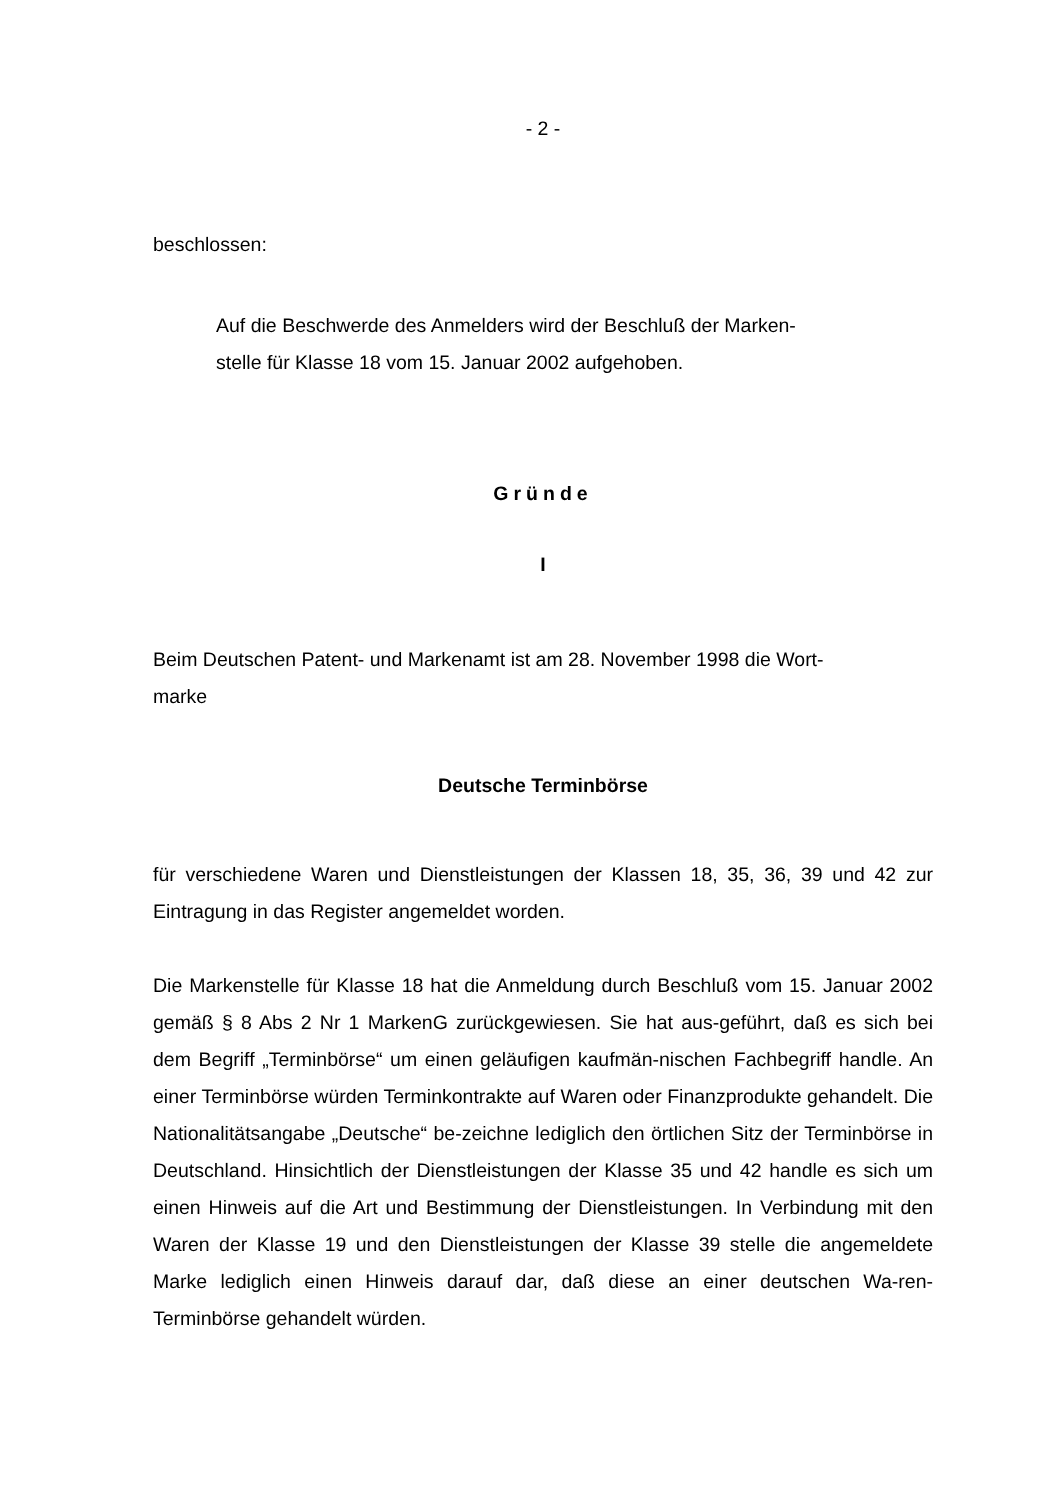- 2 -
beschlossen:
Auf die Beschwerde des Anmelders wird der Beschluß der Marken-
stelle für Klasse 18 vom 15. Januar 2002 aufgehoben.
Gründe
I
Beim Deutschen Patent- und Markenamt ist am 28. November 1998 die Wort-
marke
Deutsche Terminbörse
für verschiedene Waren und Dienstleistungen der Klassen 18, 35, 36, 39 und 42 zur Eintragung in das Register angemeldet worden.
Die Markenstelle für Klasse 18 hat die Anmeldung durch Beschluß vom 15. Januar 2002 gemäß § 8 Abs 2 Nr 1 MarkenG zurückgewiesen. Sie hat aus-geführt, daß es sich bei dem Begriff „Terminbörse“ um einen geläufigen kaufmän-nischen Fachbegriff handle. An einer Terminbörse würden Terminkontrakte auf Waren oder Finanzprodukte gehandelt. Die Nationalitätsangabe „Deutsche“ be-zeichne lediglich den örtlichen Sitz der Terminbörse in Deutschland. Hinsichtlich der Dienstleistungen der Klasse 35 und 42 handle es sich um einen Hinweis auf die Art und Bestimmung der Dienstleistungen. In Verbindung mit den Waren der Klasse 19 und den Dienstleistungen der Klasse 39 stelle die angemeldete Marke lediglich einen Hinweis darauf dar, daß diese an einer deutschen Wa-ren-Terminbörse gehandelt würden.